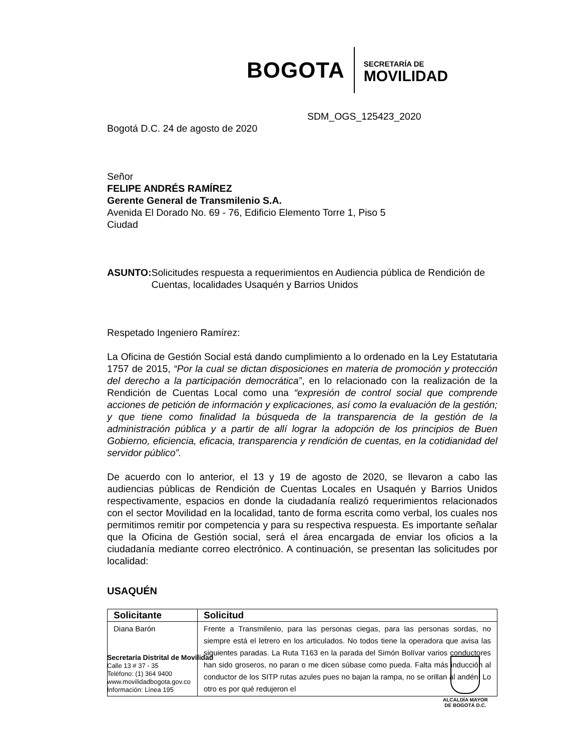BOGOTA
SECRETARÍA DE
MOVILIDAD
SDM_OGS_125423_2020
Bogotá D.C. 24 de agosto de 2020
Señor
FELIPE ANDRÉS RAMÍREZ
Gerente General de Transmilenio S.A.
Avenida El Dorado No. 69 - 76, Edificio Elemento Torre 1, Piso 5
Ciudad
ASUNTO: Solicitudes respuesta a requerimientos en Audiencia pública de Rendición de Cuentas, localidades Usaquén y Barrios Unidos
Respetado Ingeniero Ramírez:
La Oficina de Gestión Social está dando cumplimiento a lo ordenado en la Ley Estatutaria 1757 de 2015, “Por la cual se dictan disposiciones en materia de promoción y protección del derecho a la participación democrática”, en lo relacionado con la realización de la Rendición de Cuentas Local como una “expresión de control social que comprende acciones de petición de información y explicaciones, así como la evaluación de la gestión; y que tiene como finalidad la búsqueda de la transparencia de la gestión de la administración pública y a partir de allí lograr la adopción de los principios de Buen Gobierno, eficiencia, eficacia, transparencia y rendición de cuentas, en la cotidianidad del servidor público”.
De acuerdo con lo anterior, el 13 y 19 de agosto de 2020, se llevaron a cabo las audiencias públicas de Rendición de Cuentas Locales en Usaquén y Barrios Unidos respectivamente, espacios en donde la ciudadanía realizó requerimientos relacionados con el sector Movilidad en la localidad, tanto de forma escrita como verbal, los cuales nos permitimos remitir por competencia y para su respectiva respuesta. Es importante señalar que la Oficina de Gestión social, será el área encargada de enviar los oficios a la ciudadanía mediante correo electrónico. A continuación, se presentan las solicitudes por localidad:
USAQUÉN
| Solicitante | Solicitud |
| --- | --- |
| Diana Barón | Frente a Transmilenio, para las personas ciegas, para las personas sordas, no siempre está el letrero en los articulados. No todos tiene la operadora que avisa las siguientes paradas. La Ruta T163 en la parada del Simón Bolívar varios conductores han sido groseros, no paran o me dicen súbase como pueda. Falta más inducción al conductor de los SITP rutas azules pues no bajan la rampa, no se orillan al andén. Lo otro es por qué redujeron el |
Secretaría Distrital de Movilidad
Calle 13 # 37 - 35
Teléfono: (1) 364 9400
www.movilidadbogota.gov.co
Información: Línea 195
ALCALDÍA MAYOR
DE BOGOTÁ D.C.